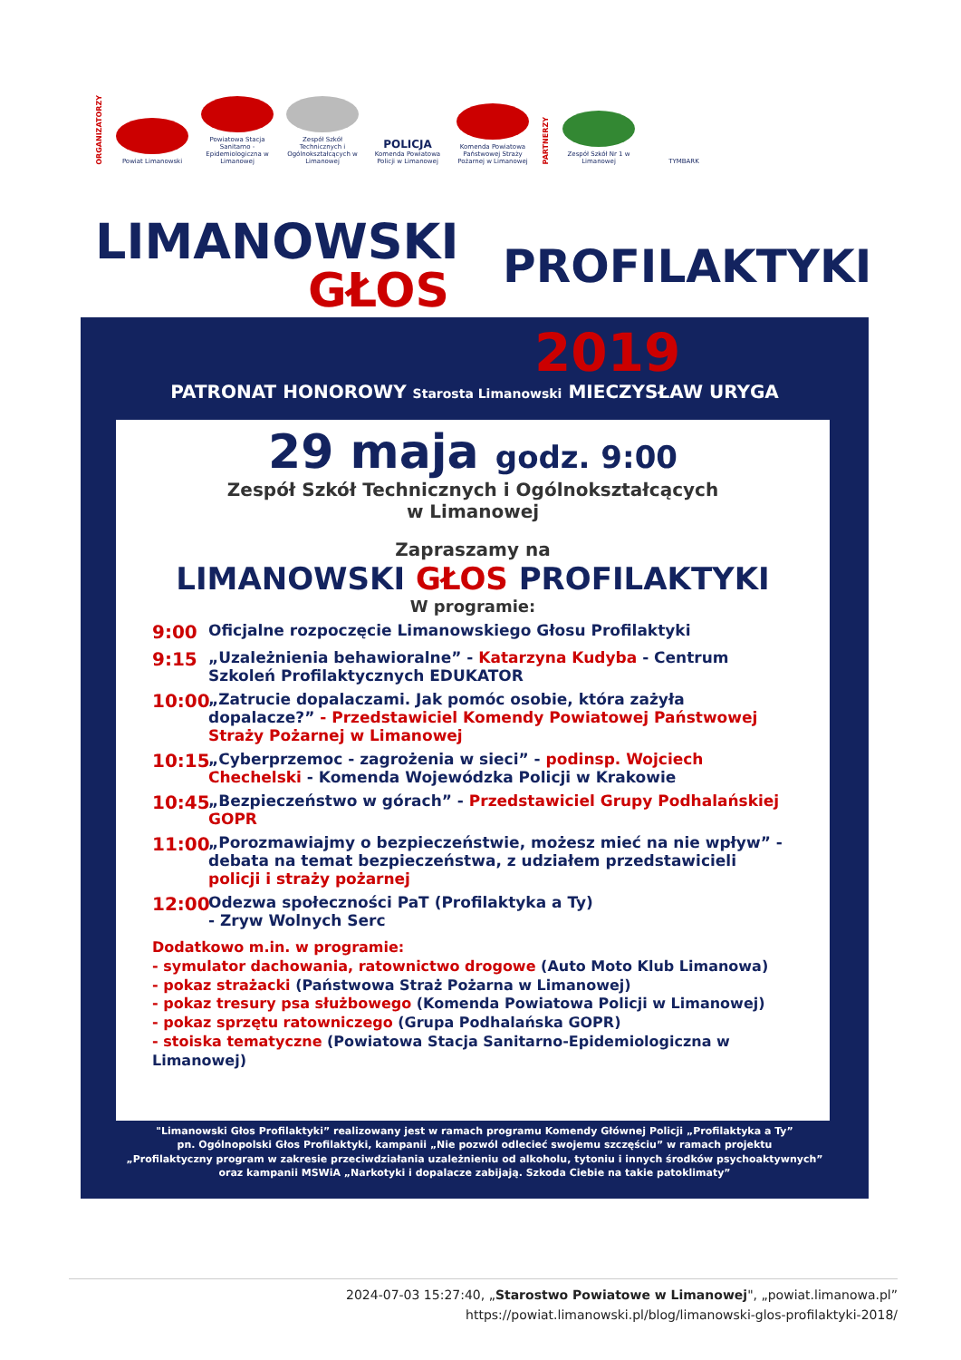ORGANIZATORZY
Powiat Limanowski
Powiatowa Stacja Sanitarno - Epidemiologiczna w Limanowej
Zespół Szkół Technicznych i Ogólnokształcących w Limanowej
POLICJA
Komenda Powiatowa Policji w Limanowej
Komenda Powiatowa Państwowej Straży Pożarnej w Limanowej
PARTNERZY
Zespół Szkół Nr 1 w Limanowej
TYMBARK
LIMANOWSKI
GŁOS PROFILAKTYKI
2019
PATRONAT HONOROWY Starosta Limanowski MIECZYSŁAW URYGA
29 maja godz. 9:00
Zespół Szkół Technicznych i Ogólnokształcących
w Limanowej
Zapraszamy na
LIMANOWSKI GŁOS PROFILAKTYKI
W programie:
9:00 Oficjalne rozpoczęcie Limanowskiego Głosu Profilaktyki
9:15 „Uzależnienia behawioralne” - Katarzyna Kudyba - Centrum Szkoleń Profilaktycznych EDUKATOR
10:00 „Zatrucie dopalaczami. Jak pomóc osobie, która zażyła dopalacze?” - Przedstawiciel Komendy Powiatowej Państwowej Straży Pożarnej w Limanowej
10:15 „Cyberprzemoc - zagrożenia w sieci” - podinsp. Wojciech Chechelski - Komenda Wojewódzka Policji w Krakowie
10:45 „Bezpieczeństwo w górach” - Przedstawiciel Grupy Podhalańskiej GOPR
11:00 „Porozmawiajmy o bezpieczeństwie, możesz mieć na nie wpływ” - debata na temat bezpieczeństwa, z udziałem przedstawicieli policji i straży pożarnej
12:00 Odezwa społeczności PaT (Profilaktyka a Ty)
- Zryw Wolnych Serc
Dodatkowo m.in. w programie:
- symulator dachowania, ratownictwo drogowe (Auto Moto Klub Limanowa)
- pokaz strażacki (Państwowa Straż Pożarna w Limanowej)
- pokaz tresury psa służbowego (Komenda Powiatowa Policji w Limanowej)
- pokaz sprzętu ratowniczego (Grupa Podhalańska GOPR)
- stoiska tematyczne (Powiatowa Stacja Sanitarno-Epidemiologiczna w Limanowej)
"Limanowski Głos Profilaktyki” realizowany jest w ramach programu Komendy Głównej Policji „Profilaktyka a Ty”
pn. Ogólnopolski Głos Profilaktyki, kampanii „Nie pozwól odlecieć swojemu szczęściu” w ramach projektu
„Profilaktyczny program w zakresie przeciwdziałania uzależnieniu od alkoholu, tytoniu i innych środków psychoaktywnych”
oraz kampanii MSWiA „Narkotyki i dopalacze zabijają. Szkoda Ciebie na takie patoklimaty”
2024-07-03 15:27:40, „Starostwo Powiatowe w Limanowej", „powiat.limanowa.pl”
https://powiat.limanowski.pl/blog/limanowski-glos-profilaktyki-2018/